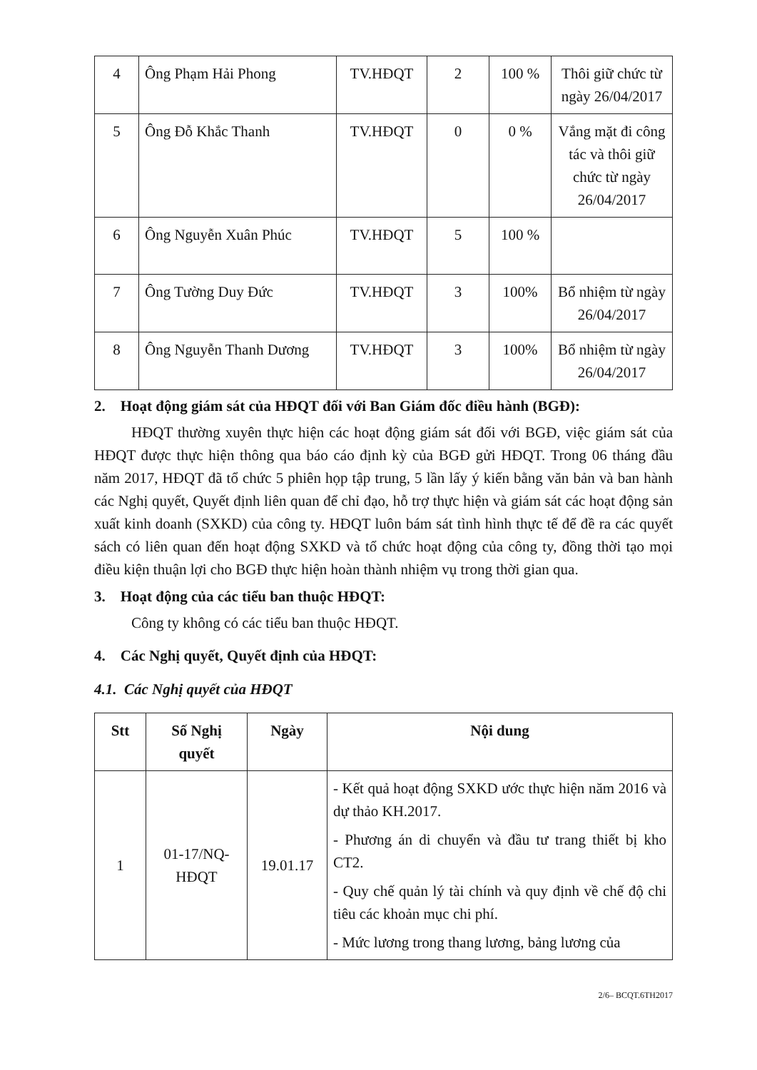| 4 | Ông Phạm Hải Phong | TV.HĐQT | 2 | 100 % | Thôi giữ chức từ ngày 26/04/2017 |
| 5 | Ông Đỗ Khắc Thanh | TV.HĐQT | 0 | 0 % | Vắng mặt đi công tác và thôi giữ chức từ ngày 26/04/2017 |
| 6 | Ông Nguyễn Xuân Phúc | TV.HĐQT | 5 | 100 % | |
| 7 | Ông Tường Duy Đức | TV.HĐQT | 3 | 100% | Bổ nhiệm từ ngày 26/04/2017 |
| 8 | Ông Nguyễn Thanh Dương | TV.HĐQT | 3 | 100% | Bổ nhiệm từ ngày 26/04/2017 |
2. Hoạt động giám sát của HĐQT đối với Ban Giám đốc điều hành (BGĐ):
HĐQT thường xuyên thực hiện các hoạt động giám sát đối với BGĐ, việc giám sát của HĐQT được thực hiện thông qua báo cáo định kỳ của BGĐ gửi HĐQT. Trong 06 tháng đầu năm 2017, HĐQT đã tổ chức 5 phiên họp tập trung, 5 lần lấy ý kiến bằng văn bản và ban hành các Nghị quyết, Quyết định liên quan để chỉ đạo, hỗ trợ thực hiện và giám sát các hoạt động sản xuất kinh doanh (SXKD) của công ty. HĐQT luôn bám sát tình hình thực tế để đề ra các quyết sách có liên quan đến hoạt động SXKD và tổ chức hoạt động của công ty, đồng thời tạo mọi điều kiện thuận lợi cho BGĐ thực hiện hoàn thành nhiệm vụ trong thời gian qua.
3. Hoạt động của các tiểu ban thuộc HĐQT:
Công ty không có các tiểu ban thuộc HĐQT.
4. Các Nghị quyết, Quyết định của HĐQT:
4.1. Các Nghị quyết của HĐQT
| Stt | Số Nghị quyết | Ngày | Nội dung |
| --- | --- | --- | --- |
| 1 | 01-17/NQ-HĐQT | 19.01.17 | - Kết quả hoạt động SXKD ước thực hiện năm 2016 và dự thảo KH.2017. - Phương án di chuyển và đầu tư trang thiết bị kho CT2. - Quy chế quản lý tài chính và quy định về chế độ chi tiêu các khoản mục chi phí. - Mức lương trong thang lương, bảng lương của |
2/6– BCQT.6TH2017